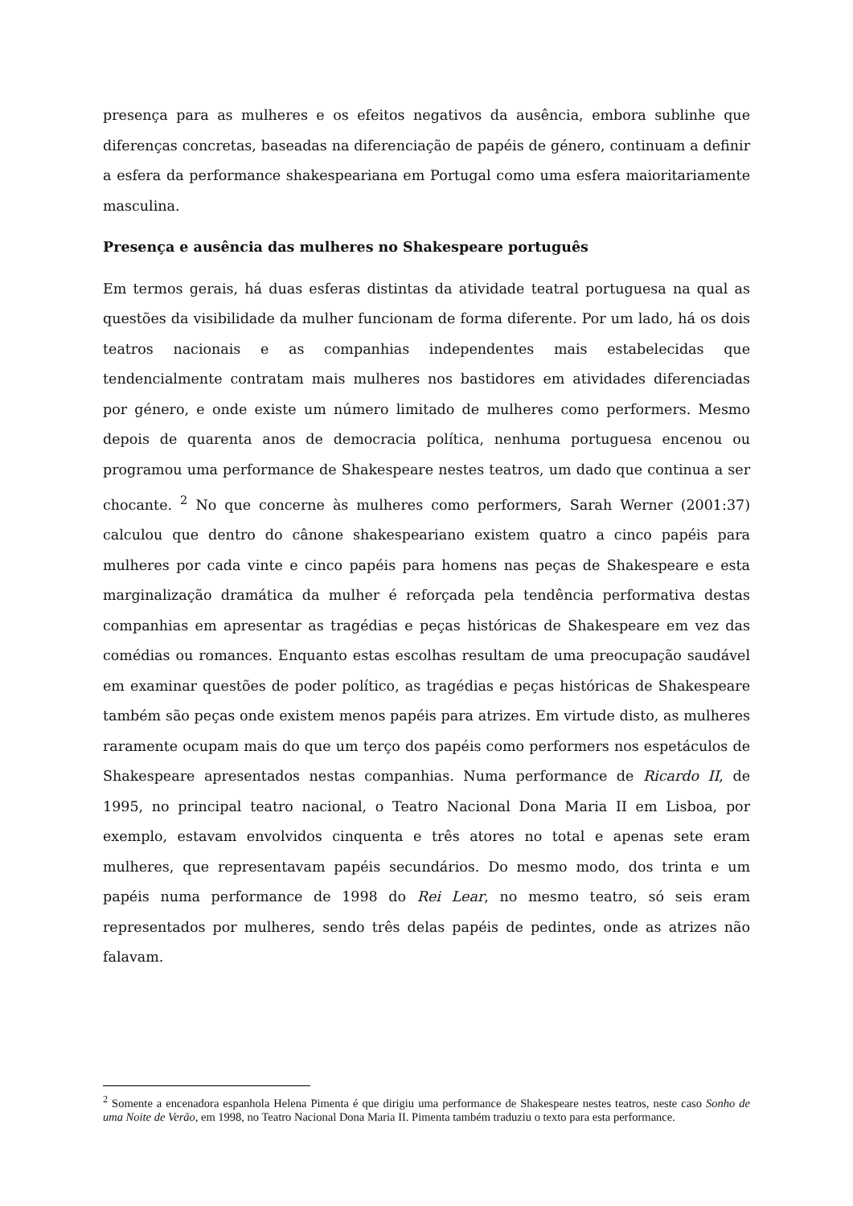presença para as mulheres e os efeitos negativos da ausência, embora sublinhe que diferenças concretas, baseadas na diferenciação de papéis de género, continuam a definir a esfera da performance shakespeariana em Portugal como uma esfera maioritariamente masculina.
Presença e ausência das mulheres no Shakespeare português
Em termos gerais, há duas esferas distintas da atividade teatral portuguesa na qual as questões da visibilidade da mulher funcionam de forma diferente. Por um lado, há os dois teatros nacionais e as companhias independentes mais estabelecidas que tendencialmente contratam mais mulheres nos bastidores em atividades diferenciadas por género, e onde existe um número limitado de mulheres como performers. Mesmo depois de quarenta anos de democracia política, nenhuma portuguesa encenou ou programou uma performance de Shakespeare nestes teatros, um dado que continua a ser chocante. <sup>2</sup> No que concerne às mulheres como performers, Sarah Werner (2001:37) calculou que dentro do cânone shakespeariano existem quatro a cinco papéis para mulheres por cada vinte e cinco papéis para homens nas peças de Shakespeare e esta marginalização dramática da mulher é reforçada pela tendência performativa destas companhias em apresentar as tragédias e peças históricas de Shakespeare em vez das comédias ou romances. Enquanto estas escolhas resultam de uma preocupação saudável em examinar questões de poder político, as tragédias e peças históricas de Shakespeare também são peças onde existem menos papéis para atrizes. Em virtude disto, as mulheres raramente ocupam mais do que um terço dos papéis como performers nos espetáculos de Shakespeare apresentados nestas companhias. Numa performance de Ricardo II, de 1995, no principal teatro nacional, o Teatro Nacional Dona Maria II em Lisboa, por exemplo, estavam envolvidos cinquenta e três atores no total e apenas sete eram mulheres, que representavam papéis secundários. Do mesmo modo, dos trinta e um papéis numa performance de 1998 do Rei Lear, no mesmo teatro, só seis eram representados por mulheres, sendo três delas papéis de pedintes, onde as atrizes não falavam.
<sup>2</sup> Somente a encenadora espanhola Helena Pimenta é que dirigiu uma performance de Shakespeare nestes teatros, neste caso Sonho de uma Noite de Verão, em 1998, no Teatro Nacional Dona Maria II. Pimenta também traduziu o texto para esta performance.